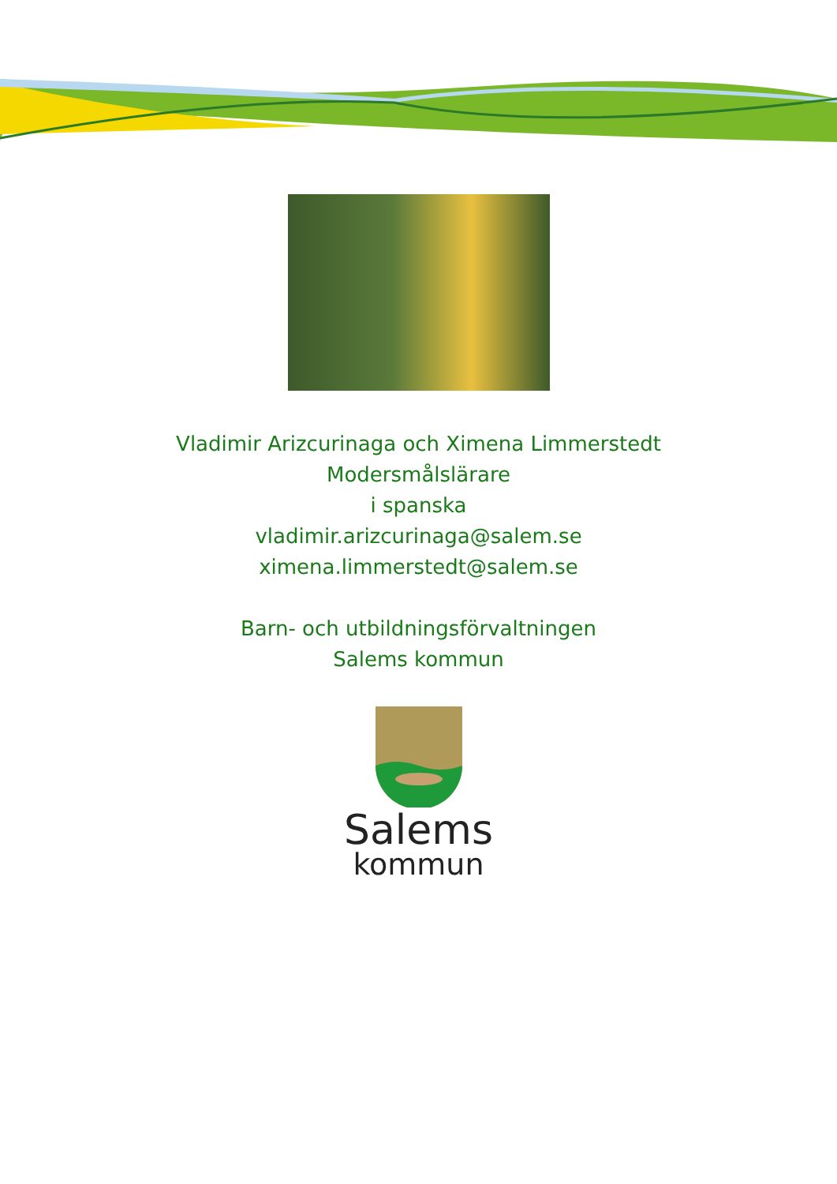Vladimir Arizcurinaga och Ximena Limmerstedt
Modersmålslärare
i spanska
vladimir.arizcurinaga@salem.se
ximena.limmerstedt@salem.se
Barn- och utbildningsförvaltningen
Salems kommun
Salems
kommun